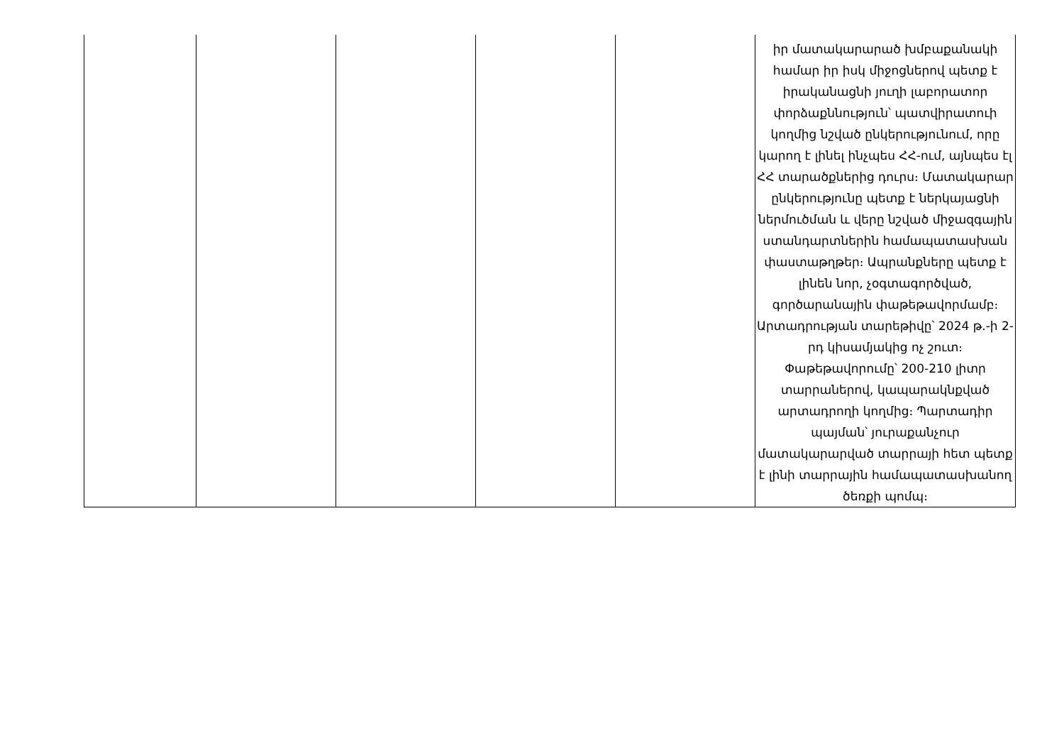| | | | | | իր մատակարարած խմբաքանակի համար իր իսկ միջոցներով պետք է իրականացնի յուղի լաբորատոր փորձաքննություն՝ պատվիրատուի կողմից նշված ընկերությունում, որը կարող է լինել ինչպես ՀՀ-ում, այնպես էլ ՀՀ տարածքներից դուրս։ Մատակարար ընկերությունը պետք է ներկայացնի ներմուծման և վերը նշված միջազգային ստանդարտներին համապատասխան փաստաթղթեր։ Ապրանքները պետք է լինեն նոր, չօգտագործված, գործարանային փաթեթավորմամբ։ Արտադրության տարեթիվը՝ 2024 թ.-ի 2-րդ կիսամյակից ոչ շուտ։ Փաթեթավորումը՝ 200-210 լիտր տարրաներով, կապարակնքված արտադրողի կողմից։ Պարտադիր պայման՝ յուրաքանչուր մատակարարված տարրայի հետ պետք է լինի տարրային համապատասխանող ծեռքի պոմպ։ |